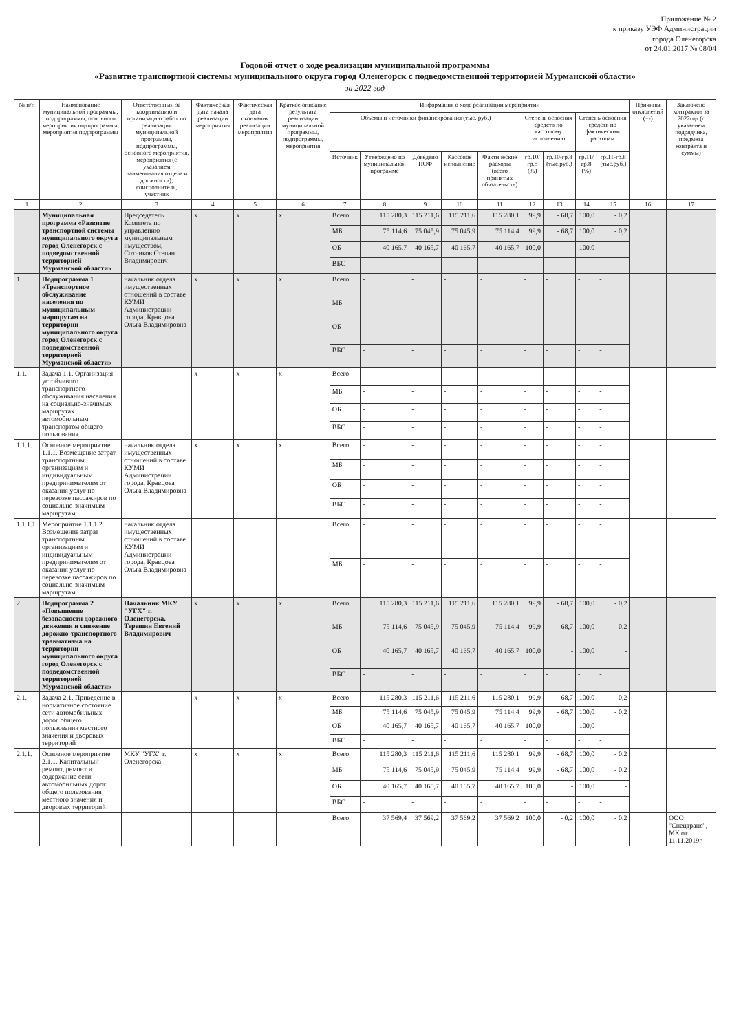Приложение № 2
к приказу УЭФ Администрации
города Оленегорска
от 24.01.2017 № 08/04
Годовой отчет о ходе реализации муниципальной программы
«Развитие транспортной системы муниципального округа город Оленегорск с подведомственной территорией Мурманской области»
за 2022 год
| № п/п | Наименование муниципальной программы, подпрограммы, основного мероприятия подпрограммы, мероприятия подпрограммы | Ответственный за координацию и организацию работ по реализации муниципальной программы, подпрограммы, основного мероприятия, мероприятия (с указанием наименования отдела и должности); соисполнитель, участник | Фактическая дата начала реализации мероприятия | Фактическая дата окончания реализации мероприятия | Краткое описание результата реализации муниципальной программы, подпрограммы, мероприятия | Информация о ходе реализации мероприятий | | | | | | | | | Причины отклонений (+-) | Заключено контрактов за 2022год (с указанием подрядчика, предмета контракта и суммы) |
| --- | --- | --- | --- | --- | --- | --- | --- | --- | --- | --- | --- | --- | --- | --- | --- | --- |
| | | | | | | Объемы и источники финансирования (тыс. руб.) | | | | | Степень освоения средств по кассовому исполнению | | Степень освоения средств по фактическим расходам | | | |
| | | | | | | Источник | Утверждено по муниципальной программе | Доведено ПОФ | Кассовое исполнение | Фактические расходы (всего принятых обязательств) | гр.10/гр.8 (%) | гр.10-гр.8 (тыс.руб.) | гр.11/гр.8 (%) | гр.11-гр.8 (тыс.руб.) | | |
| 1 | 2 | 3 | 4 | 5 | 6 | 7 | 8 | 9 | 10 | 11 | 12 | 13 | 14 | 15 | 16 | 17 |
| | Муниципальная программа «Развитие транспортной системы муниципального округа город Оленегорск с подведомственной территорией Мурманской области» | Председатель Комитета по управлению муниципальным имуществом, Сотников Степан Владимирович | х | х | х | Всего | 115 280,3 | 115 211,6 | 115 211,6 | 115 280,1 | 99,9 | - 68,7 | 100,0 | - 0,2 | | |
| | | | | | | МБ | 75 114,6 | 75 045,9 | 75 045,9 | 75 114,4 | 99,9 | - 68,7 | 100,0 | - 0,2 | | |
| | | | | | | ОБ | 40 165,7 | 40 165,7 | 40 165,7 | 40 165,7 | 100,0 | - | 100,0 | - | | |
| | | | | | | ВБС | - | - | - | - | - | - | - | - | | |
| 1. | Подпрограмма 1 «Транспортное обслуживание населения по муниципальным маршрутам на территории муниципального округа город Оленегорск с подведомственной территорией Мурманской области» | начальник отдела имущественных отношений в составе КУМИ Администрации города, Кравцова Ольга Владимировна | х | х | х | Всего | - | - | - | - | - | - | - | - | | |
| | | | | | | МБ | - | - | - | - | - | - | - | - | | |
| | | | | | | ОБ | - | - | - | - | - | - | - | - | | |
| | | | | | | ВБС | - | - | - | - | - | - | - | - | | |
| 1.1. | Задача 1.1. Организация устойчивого транспортного обслуживания населения на социально-значимых маршрутах автомобильным транспортом общего пользования | | х | х | х | Всего | - | - | - | - | - | - | - | - | | |
| | | | | | | МБ | - | - | - | - | - | - | - | - | | |
| | | | | | | ОБ | - | - | - | - | - | - | - | - | | |
| | | | | | | ВБС | - | - | - | - | - | - | - | - | | |
| 1.1.1. | Основное мероприятие 1.1.1. Возмещение затрат транспортным организациям и индивидуальным предпринимателям от оказания услуг по перевозке пассажиров по социально-значимым маршрутам | начальник отдела имущественных отношений в составе КУМИ Администрации города, Кравцова Ольга Владимировна | х | х | х | Всего | - | - | - | - | - | - | - | - | | |
| | | | | | | МБ | - | - | - | - | - | - | - | - | | |
| | | | | | | ОБ | - | - | - | - | - | - | - | - | | |
| | | | | | | ВБС | - | - | - | - | - | - | - | - | | |
| 1.1.1.1. | Мероприятие 1.1.1.2. Возмещение затрат транспортным организациям и индивидуальным предпринимателям от оказания услуг по перевозке пассажиров по социально-значимым маршрутам | начальник отдела имущественных отношений в составе КУМИ Администрации города, Кравцова Ольга Владимировна | | | | Всего | - | - | - | - | - | - | - | - | | |
| | | | | | | МБ | - | - | - | - | - | - | - | - | | |
| 2. | Подпрограмма 2 «Повышение безопасности дорожного движения и снижение дорожно-транспортного травматизма на территории муниципального округа город Оленегорск с подведомственной территорией Мурманской области» | Начальник МКУ "УГХ" г. Оленегорска, Терешин Евгений Владимирович | х | х | х | Всего | 115 280,3 | 115 211,6 | 115 211,6 | 115 280,1 | 99,9 | - 68,7 | 100,0 | - 0,2 | | |
| | | | | | | МБ | 75 114,6 | 75 045,9 | 75 045,9 | 75 114,4 | 99,9 | - 68,7 | 100,0 | - 0,2 | | |
| | | | | | | ОБ | 40 165,7 | 40 165,7 | 40 165,7 | 40 165,7 | 100,0 | - | 100,0 | - | | |
| | | | | | | ВБС | - | - | - | - | - | - | - | - | | |
| 2.1. | Задача 2.1. Приведение в нормативное состояние сети автомобильных дорог общего пользования местного значения и дворовых территорий | | х | х | х | Всего | 115 280,3 | 115 211,6 | 115 211,6 | 115 280,1 | 99,9 | - 68,7 | 100,0 | - 0,2 | | |
| | | | | | | МБ | 75 114,6 | 75 045,9 | 75 045,9 | 75 114,4 | 99,9 | - 68,7 | 100,0 | - 0,2 | | |
| | | | | | | ОБ | 40 165,7 | 40 165,7 | 40 165,7 | 40 165,7 | 100,0 | | 100,0 | | | |
| | | | | | | ВБС | - | - | - | - | - | - | - | - | | |
| 2.1.1. | Основное мероприятие 2.1.1. Капитальный ремонт, ремонт и содержание сети автомобильных дорог общего пользования местного значения и дворовых территорий | МКУ "УГХ" г. Оленегорска | х | х | х | Всего | 115 280,3 | 115 211,6 | 115 211,6 | 115 280,1 | 99,9 | - 68,7 | 100,0 | - 0,2 | | |
| | | | | | | МБ | 75 114,6 | 75 045,9 | 75 045,9 | 75 114,4 | 99,9 | - 68,7 | 100,0 | - 0,2 | | |
| | | | | | | ОБ | 40 165,7 | 40 165,7 | 40 165,7 | 40 165,7 | 100,0 | - | 100,0 | - | | |
| | | | | | | ВБС | - | - | - | - | - | - | - | - | | |
| | | | | | | Всего | 37 569,4 | 37 569,2 | 37 569,2 | 37 569,2 | 100,0 | - 0,2 | 100,0 | - 0,2 | | ООО "Спецтранс", МК от 11.11.2019г. |